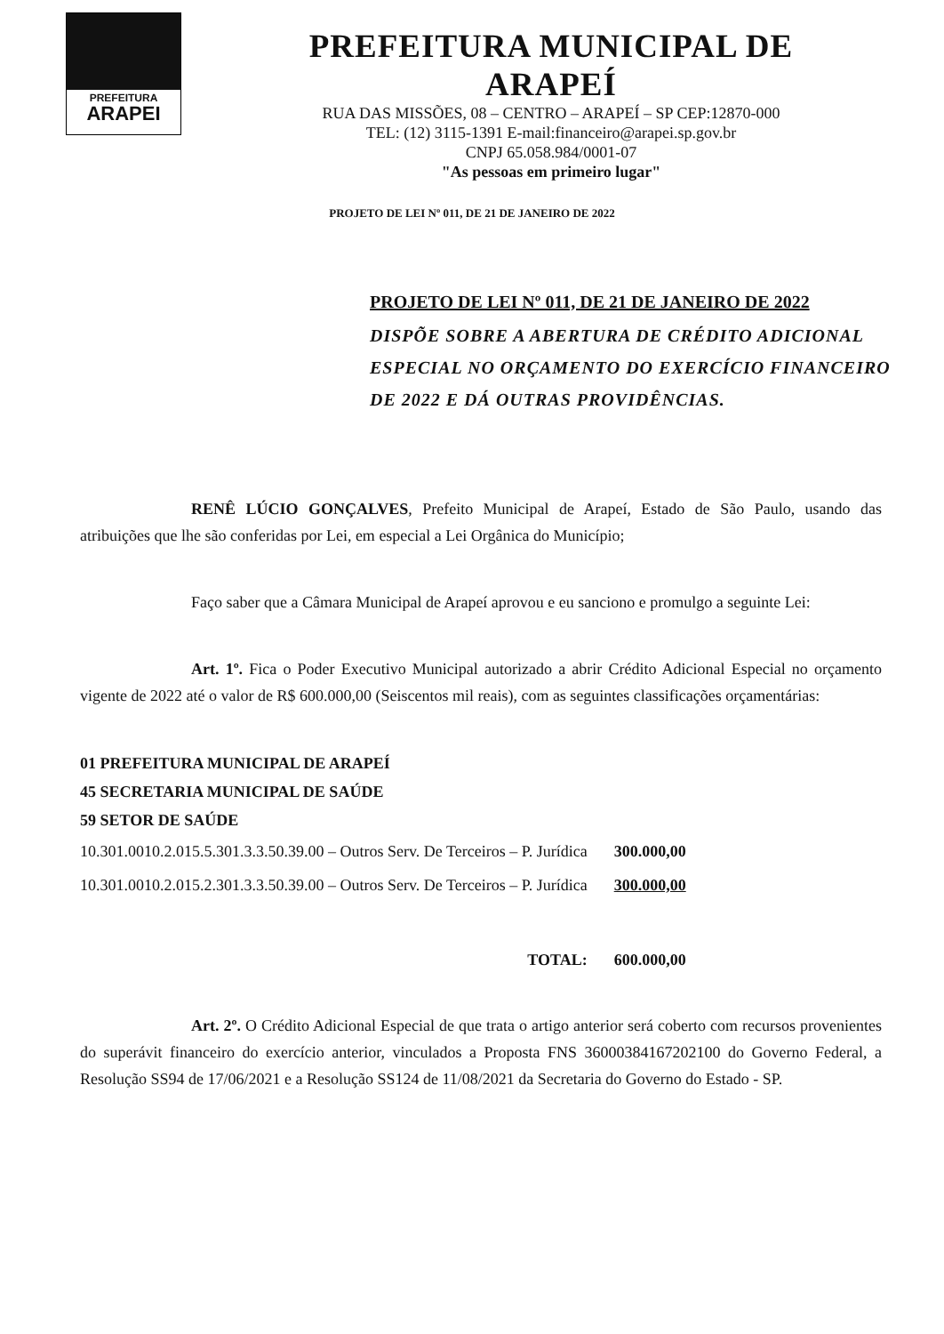PREFEITURA
ARAPEI
PREFEITURA MUNICIPAL DE ARAPEÍ
RUA DAS MISSÕES, 08 – CENTRO – ARAPEÍ – SP CEP:12870-000
TEL: (12) 3115-1391 E-mail:financeiro@arapei.sp.gov.br
CNPJ 65.058.984/0001-07
"As pessoas em primeiro lugar"
PROJETO DE LEI Nº 011, DE 21 DE JANEIRO DE 2022
PROJETO DE LEI Nº 011, DE 21 DE JANEIRO DE 2022
DISPÕE SOBRE A ABERTURA DE CRÉDITO ADICIONAL ESPECIAL NO ORÇAMENTO DO EXERCÍCIO FINANCEIRO DE 2022 E DÁ OUTRAS PROVIDÊNCIAS.
RENÊ LÚCIO GONÇALVES, Prefeito Municipal de Arapeí, Estado de São Paulo, usando das atribuições que lhe são conferidas por Lei, em especial a Lei Orgânica do Município;
Faço saber que a Câmara Municipal de Arapeí aprovou e eu sanciono e promulgo a seguinte Lei:
Art. 1º. Fica o Poder Executivo Municipal autorizado a abrir Crédito Adicional Especial no orçamento vigente de 2022 até o valor de R$ 600.000,00 (Seiscentos mil reais), com as seguintes classificações orçamentárias:
01 PREFEITURA MUNICIPAL DE ARAPEÍ
45 SECRETARIA MUNICIPAL DE SAÚDE
59 SETOR DE SAÚDE
| 10.301.0010.2.015.5.301.3.3.50.39.00 – Outros Serv. De Terceiros – P. Jurídica | 300.000,00 |
| 10.301.0010.2.015.2.301.3.3.50.39.00 – Outros Serv. De Terceiros – P. Jurídica | 300.000,00 |
| TOTAL: | 600.000,00 |
Art. 2º. O Crédito Adicional Especial de que trata o artigo anterior será coberto com recursos provenientes do superávit financeiro do exercício anterior, vinculados a Proposta FNS 36000384167202100 do Governo Federal, a Resolução SS94 de 17/06/2021 e a Resolução SS124 de 11/08/2021 da Secretaria do Governo do Estado - SP.